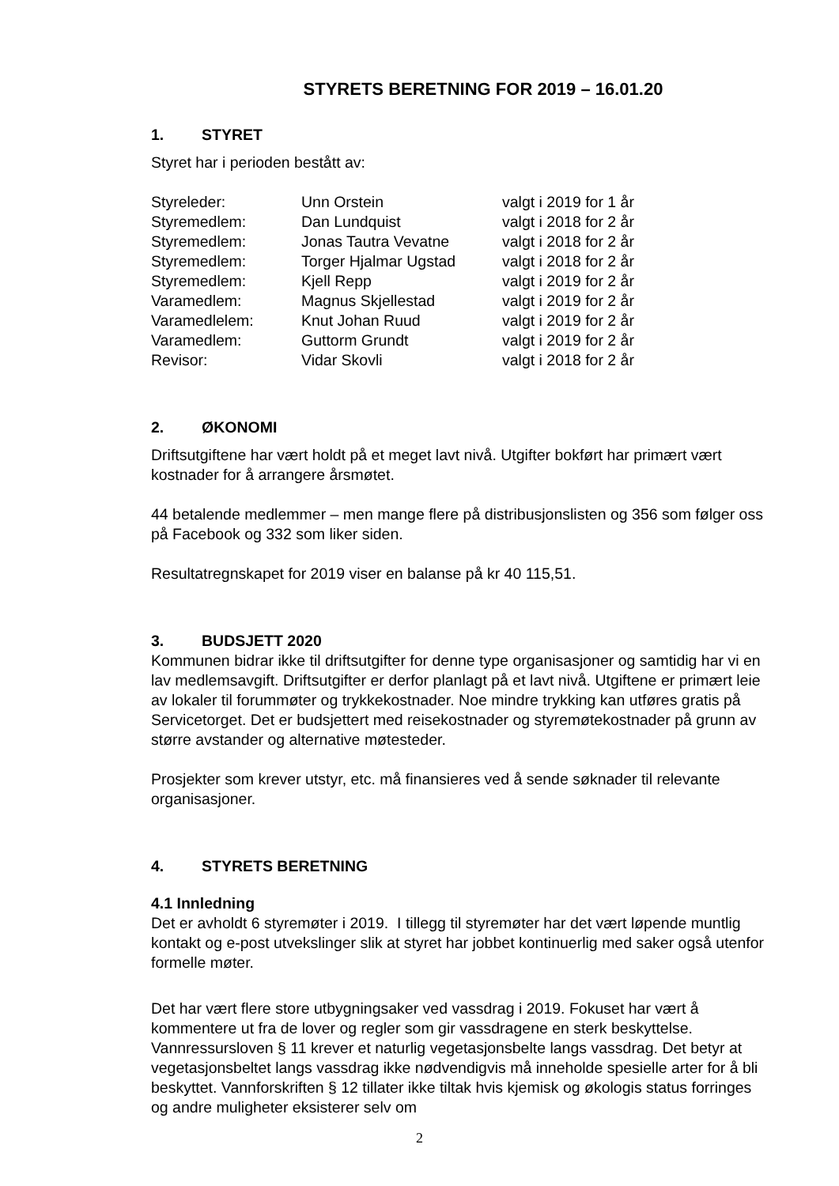STYRETS BERETNING FOR 2019 – 16.01.20
1. STYRET
Styret har i perioden bestått av:
| Styreleder: | Unn Orstein | valgt i 2019 for 1 år |
| Styremedlem: | Dan Lundquist | valgt i 2018 for 2 år |
| Styremedlem: | Jonas Tautra Vevatne | valgt i 2018 for 2 år |
| Styremedlem: | Torger Hjalmar Ugstad | valgt i 2018 for 2 år |
| Styremedlem: | Kjell Repp | valgt i 2019 for 2 år |
| Varamedlem: | Magnus Skjellestad | valgt i 2019 for 2 år |
| Varamedlelem: | Knut Johan Ruud | valgt i 2019 for 2 år |
| Varamedlem: | Guttorm Grundt | valgt i 2019 for 2 år |
| Revisor: | Vidar Skovli | valgt i 2018 for 2 år |
2. ØKONOMI
Driftsutgiftene har vært holdt på et meget lavt nivå. Utgifter bokført har primært vært kostnader for å arrangere årsmøtet.
44 betalende medlemmer – men mange flere på distribusjonslisten og 356 som følger oss på Facebook og 332 som liker siden.
Resultatregnskapet for 2019 viser en balanse på kr 40 115,51.
3. BUDSJETT 2020
Kommunen bidrar ikke til driftsutgifter for denne type organisasjoner og samtidig har vi en lav medlemsavgift. Driftsutgifter er derfor planlagt på et lavt nivå. Utgiftene er primært leie av lokaler til forummøter og trykkekostnader. Noe mindre trykking kan utføres gratis på Servicetorget. Det er budsjettert med reisekostnader og styremøtekostnader på grunn av større avstander og alternative møtesteder.
Prosjekter som krever utstyr, etc. må finansieres ved å sende søknader til relevante organisasjoner.
4. STYRETS BERETNING
4.1 Innledning
Det er avholdt 6 styremøter i 2019. I tillegg til styremøter har det vært løpende muntlig kontakt og e-post utvekslinger slik at styret har jobbet kontinuerlig med saker også utenfor formelle møter.
Det har vært flere store utbygningsaker ved vassdrag i 2019. Fokuset har vært å kommentere ut fra de lover og regler som gir vassdragene en sterk beskyttelse. Vannressursloven § 11 krever et naturlig vegetasjonsbelte langs vassdrag. Det betyr at vegetasjonsbeltet langs vassdrag ikke nødvendigvis må inneholde spesielle arter for å bli beskyttet. Vannforskriften § 12 tillater ikke tiltak hvis kjemisk og økologis status forringes og andre muligheter eksisterer selv om
2